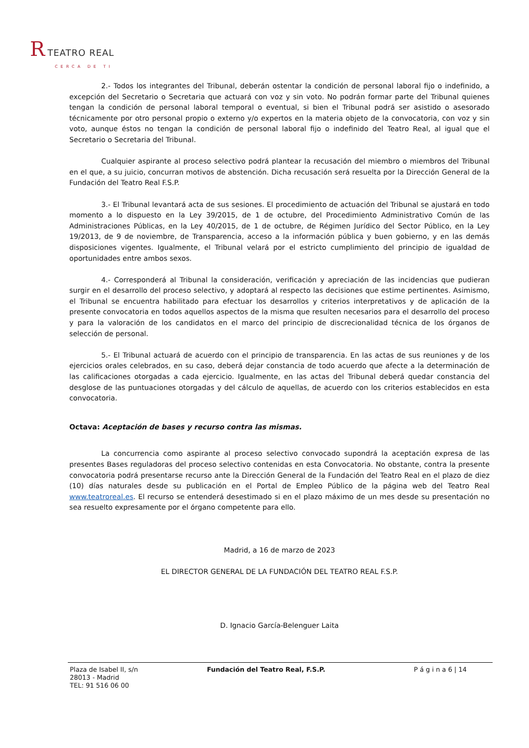R TEATRO REAL
CERCA DE TI
2.- Todos los integrantes del Tribunal, deberán ostentar la condición de personal laboral fijo o indefinido, a excepción del Secretario o Secretaria que actuará con voz y sin voto. No podrán formar parte del Tribunal quienes tengan la condición de personal laboral temporal o eventual, si bien el Tribunal podrá ser asistido o asesorado técnicamente por otro personal propio o externo y/o expertos en la materia objeto de la convocatoria, con voz y sin voto, aunque éstos no tengan la condición de personal laboral fijo o indefinido del Teatro Real, al igual que el Secretario o Secretaria del Tribunal.
Cualquier aspirante al proceso selectivo podrá plantear la recusación del miembro o miembros del Tribunal en el que, a su juicio, concurran motivos de abstención. Dicha recusación será resuelta por la Dirección General de la Fundación del Teatro Real F.S.P.
3.- El Tribunal levantará acta de sus sesiones. El procedimiento de actuación del Tribunal se ajustará en todo momento a lo dispuesto en la Ley 39/2015, de 1 de octubre, del Procedimiento Administrativo Común de las Administraciones Públicas, en la Ley 40/2015, de 1 de octubre, de Régimen Jurídico del Sector Público, en la Ley 19/2013, de 9 de noviembre, de Transparencia, acceso a la información pública y buen gobierno, y en las demás disposiciones vigentes. Igualmente, el Tribunal velará por el estricto cumplimiento del principio de igualdad de oportunidades entre ambos sexos.
4.- Corresponderá al Tribunal la consideración, verificación y apreciación de las incidencias que pudieran surgir en el desarrollo del proceso selectivo, y adoptará al respecto las decisiones que estime pertinentes. Asimismo, el Tribunal se encuentra habilitado para efectuar los desarrollos y criterios interpretativos y de aplicación de la presente convocatoria en todos aquellos aspectos de la misma que resulten necesarios para el desarrollo del proceso y para la valoración de los candidatos en el marco del principio de discrecionalidad técnica de los órganos de selección de personal.
5.- El Tribunal actuará de acuerdo con el principio de transparencia. En las actas de sus reuniones y de los ejercicios orales celebrados, en su caso, deberá dejar constancia de todo acuerdo que afecte a la determinación de las calificaciones otorgadas a cada ejercicio. Igualmente, en las actas del Tribunal deberá quedar constancia del desglose de las puntuaciones otorgadas y del cálculo de aquellas, de acuerdo con los criterios establecidos en esta convocatoria.
Octava: Aceptación de bases y recurso contra las mismas.
La concurrencia como aspirante al proceso selectivo convocado supondrá la aceptación expresa de las presentes Bases reguladoras del proceso selectivo contenidas en esta Convocatoria. No obstante, contra la presente convocatoria podrá presentarse recurso ante la Dirección General de la Fundación del Teatro Real en el plazo de diez (10) días naturales desde su publicación en el Portal de Empleo Público de la página web del Teatro Real www.teatroreal.es. El recurso se entenderá desestimado si en el plazo máximo de un mes desde su presentación no sea resuelto expresamente por el órgano competente para ello.
Madrid, a 16 de marzo de 2023
EL DIRECTOR GENERAL DE LA FUNDACIÓN DEL TEATRO REAL F.S.P.
D. Ignacio García-Belenguer Laita
Plaza de Isabel II, s/n
28013 - Madrid
TEL: 91 516 06 00
Fundación del Teatro Real, F.S.P. P á g i n a 6 | 14